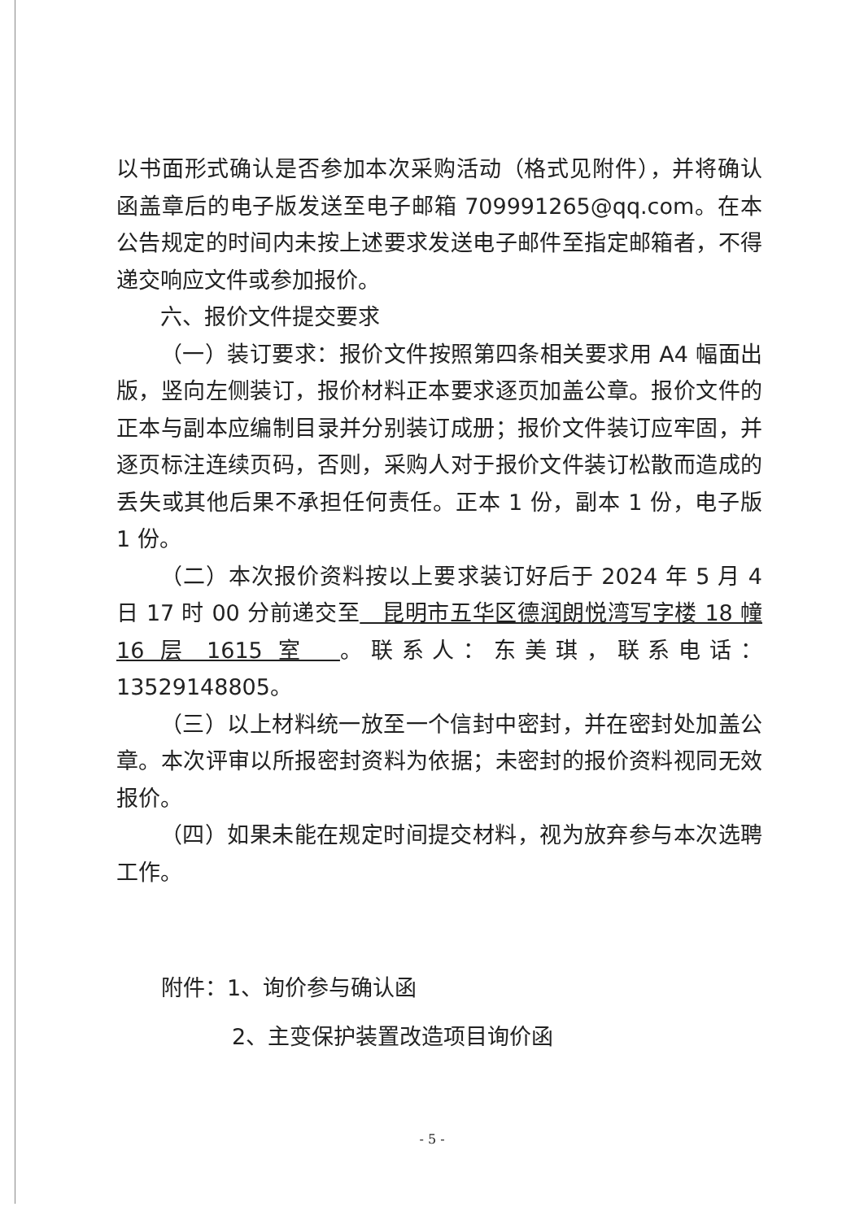以书面形式确认是否参加本次采购活动（格式见附件），并将确认函盖章后的电子版发送至电子邮箱 709991265@qq.com。在本公告规定的时间内未按上述要求发送电子邮件至指定邮箱者，不得递交响应文件或参加报价。
六、报价文件提交要求
（一）装订要求：报价文件按照第四条相关要求用 A4 幅面出版，竖向左侧装订，报价材料正本要求逐页加盖公章。报价文件的正本与副本应编制目录并分别装订成册；报价文件装订应牢固，并逐页标注连续页码，否则，采购人对于报价文件装订松散而造成的丢失或其他后果不承担任何责任。正本 1 份，副本 1 份，电子版 1 份。
（二）本次报价资料按以上要求装订好后于 2024 年 5 月 4 日 17 时 00 分前递交至　昆明市五华区德润朗悦湾写字楼 18 幢 16 层 1615 室　。联系人：东美琪，联系电话：13529148805。
（三）以上材料统一放至一个信封中密封，并在密封处加盖公章。本次评审以所报密封资料为依据；未密封的报价资料视同无效报价。
（四）如果未能在规定时间提交材料，视为放弃参与本次选聘工作。
附件：1、询价参与确认函
2、主变保护装置改造项目询价函
- 5 -